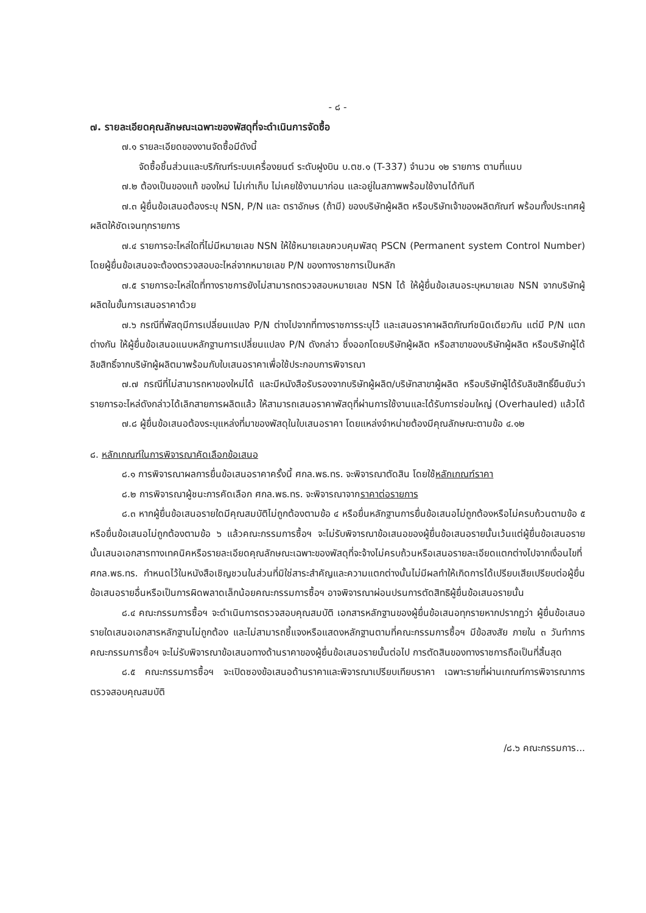- ๘ -
๗. รายละเอียดคุณลักษณะเฉพาะของพัสดุที่จะดำเนินการจัดซื้อ
๗.๑ รายละเอียดของงานจัดซื้อมีดังนี้
จัดซื้อชิ้นส่วนและบริภัณฑ์ระบบเครื่องยนต์ ระดับฝูงบิน บ.ตช.๑ (T-337) จำนวน ๑๒ รายการ ตามที่แนบ
๗.๒ ต้องเป็นของแท้ ของใหม่ ไม่เก่าเก็บ ไม่เคยใช้งานมาก่อน และอยู่ในสภาพพร้อมใช้งานได้ทันที
๗.๓ ผู้ยื่นข้อเสนอต้องระบุ NSN, P/N และ ตราอักษร (ถ้ามี) ของบริษัทผู้ผลิต หรือบริษัทเจ้าของผลิตภัณฑ์ พร้อมทั้งประเทศผู้ผลิตให้ชัดเจนทุกรายการ
๗.๔ รายการอะไหล่ใดที่ไม่มีหมายเลข NSN ให้ใช้หมายเลขควบคุมพัสดุ PSCN (Permanent system Control Number) โดยผู้ยื่นข้อเสนอจะต้องตรวจสอบอะไหล่จากหมายเลข P/N ของทางราชการเป็นหลัก
๗.๕ รายการอะไหล่ใดที่ทางราชการยังไม่สามารถตรวจสอบหมายเลข NSN ได้ ให้ผู้ยื่นข้อเสนอระบุหมายเลข NSN จากบริษัทผู้ผลิตในขั้นการเสนอราคาด้วย
๗.๖ กรณีที่พัสดุมีการเปลี่ยนแปลง P/N ต่างไปจากที่ทางราชการระบุไว้ และเสนอราคาผลิตภัณฑ์ชนิดเดียวกัน แต่มี P/N แตกต่างกัน ให้ผู้ยื่นข้อเสนอแนบหลักฐานการเปลี่ยนแปลง P/N ดังกล่าว ซึ่งออกโดยบริษัทผู้ผลิต หรือสาขาของบริษัทผู้ผลิต หรือบริษัทผู้ได้ลิขสิทธิ์จากบริษัทผู้ผลิตมาพร้อมกับใบเสนอราคาเพื่อใช้ประกอบการพิจารณา
๗.๗ กรณีที่ไม่สามารถหาของใหม่ได้ และมีหนังสือรับรองจากบริษัทผู้ผลิต/บริษัทสาขาผู้ผลิต หรือบริษัทผู้ได้รับลิขสิทธิ์ยืนยันว่ารายการอะไหล่ดังกล่าวได้เลิกสายการผลิตแล้ว ให้สามารถเสนอราคาพัสดุที่ผ่านการใช้งานและได้รับการซ่อมใหญ่ (Overhauled) แล้วได้
๗.๘ ผู้ยื่นข้อเสนอต้องระบุแหล่งที่มาของพัสดุในใบเสนอราคา โดยแหล่งจำหน่ายต้องมีคุณลักษณะตามข้อ ๔.๑๒
๘. หลักเกณฑ์ในการพิจารณาคัดเลือกข้อเสนอ
๘.๑ การพิจารณาผลการยื่นข้อเสนอราคาครั้งนี้ ศกล.พธ.ทร. จะพิจารณาตัดสิน โดยใช้หลักเกณฑ์ราคา
๘.๒ การพิจารณาผู้ชนะการคัดเลือก ศกล.พธ.ทร. จะพิจารณาจากราคาต่อรายการ
๘.๓ หากผู้ยื่นข้อเสนอรายใดมีคุณสมบัติไม่ถูกต้องตามข้อ ๔ หรือยื่นหลักฐานการยื่นข้อเสนอไม่ถูกต้องหรือไม่ครบถ้วนตามข้อ ๕ หรือยื่นข้อเสนอไม่ถูกต้องตามข้อ ๖ แล้วคณะกรรมการซื้อฯ จะไม่รับพิจารณาข้อเสนอของผู้ยื่นข้อเสนอรายนั้นเว้นแต่ผู้ยื่นข้อเสนอรายนั้นเสนอเอกสารทางเทคนิคหรือรายละเอียดคุณลักษณะเฉพาะของพัสดุที่จะจ้างไม่ครบถ้วนหรือเสนอรายละเอียดแตกต่างไปจากเงื่อนไขที่ ศกล.พธ.ทร. กำหนดไว้ในหนังสือเชิญชวนในส่วนที่มิใช่สาระสำคัญและความแตกต่างนั้นไม่มีผลทำให้เกิดการได้เปรียบเสียเปรียบต่อผู้ยื่นข้อเสนอรายอื่นหรือเป็นการผิดพลาดเล็กน้อยคณะกรรมการซื้อฯ อาจพิจารณาผ่อนปรนการตัดสิทธิผู้ยื่นข้อเสนอรายนั้น
๘.๔ คณะกรรมการซื้อฯ จะดำเนินการตรวจสอบคุณสมบัติ เอกสารหลักฐานของผู้ยื่นข้อเสนอทุกรายหากปรากฏว่า ผู้ยื่นข้อเสนอรายใดเสนอเอกสารหลักฐานไม่ถูกต้อง และไม่สามารถชี้แจงหรือแสดงหลักฐานตามที่คณะกรรมการซื้อฯ มีข้อสงสัย ภายใน ๓ วันทำการ คณะกรรมการซื้อฯ จะไม่รับพิจารณาข้อเสนอทางด้านราคาของผู้ยื่นข้อเสนอรายนั้นต่อไป การตัดสินของทางราชการถือเป็นที่สิ้นสุด
๘.๕ คณะกรรมการซื้อฯ จะเปิดซองข้อเสนอด้านราคาและพิจารณาเปรียบเทียบราคา เฉพาะรายที่ผ่านเกณฑ์การพิจารณาการตรวจสอบคุณสมบัติ
/๘.๖ คณะกรรมการ...